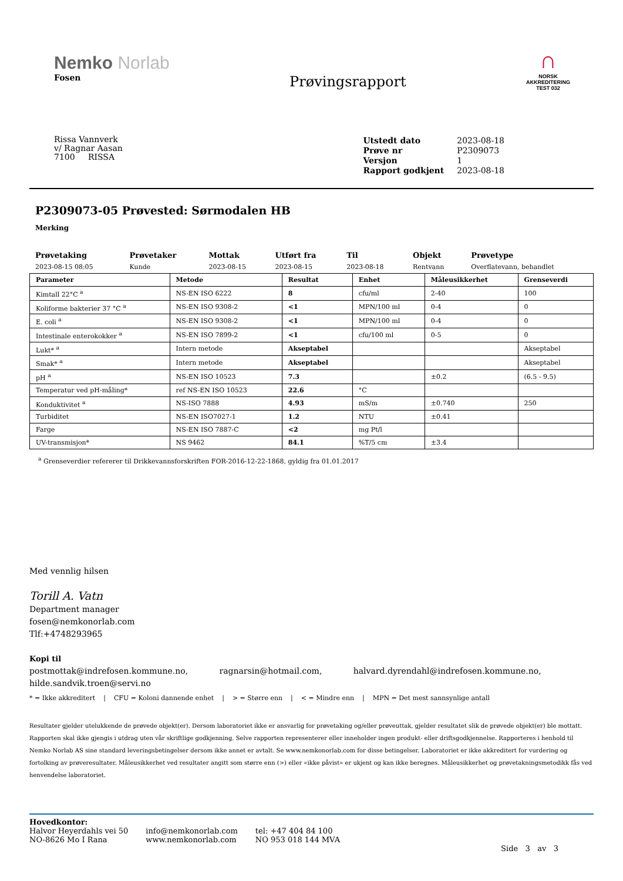Nemko Norlab
Fosen
Prøvingsrapport
∩
NORSK
AKKREDITERING
TEST 032
Rissa Vannverk
v/ Ragnar Aasan
7100 RISSA
| Utstedt dato | 2023-08-18 |
| Prøve nr | P2309073 |
| Versjon | 1 |
| Rapport godkjent | 2023-08-18 |
P2309073-05 Prøvested: Sørmodalen HB
Merking
| Prøvetaking | Prøvetaker | Mottak | Utført fra | Til | Objekt | Prøvetype |
| --- | --- | --- | --- | --- | --- | --- |
| 2023-08-15 08:05 | Kunde | 2023-08-15 | 2023-08-15 | 2023-08-18 | Rentvann | Overflatevann, behandlet |
| Parameter | Metode | Resultat | Enhet | Måleusikkerhet | Grenseverdi |
| --- | --- | --- | --- | --- | --- |
| Kimtall 22°C <sup>a</sup> | NS-EN ISO 6222 | 8 | cfu/ml | 2-40 | 100 |
| Koliforme bakterier 37 °C <sup>a</sup> | NS-EN ISO 9308-2 | <1 | MPN/100 ml | 0-4 | 0 |
| E. coli <sup>a</sup> | NS-EN ISO 9308-2 | <1 | MPN/100 ml | 0-4 | 0 |
| Intestinale enterokokker <sup>a</sup> | NS-EN ISO 7899-2 | <1 | cfu/100 ml | 0-5 | 0 |
| Lukt* <sup>a</sup> | Intern metode | Akseptabel | | | Akseptabel |
| Smak* <sup>a</sup> | Intern metode | Akseptabel | | | Akseptabel |
| pH <sup>a</sup> | NS-EN ISO 10523 | 7.3 | | ±0.2 | (6.5 - 9.5) |
| Temperatur ved pH-måling* | ref NS-EN ISO 10523 | 22.6 | °C | | |
| Konduktivitet <sup>a</sup> | NS-ISO 7888 | 4.93 | mS/m | ±0.740 | 250 |
| Turbiditet | NS-EN ISO7027-1 | 1.2 | NTU | ±0.41 | |
| Farge | NS-EN ISO 7887-C | <2 | mg Pt/l | | |
| UV-transmisjon* | NS 9462 | 84.1 | %T/5 cm | ±3.4 | |
<sup>a</sup> Grenseverdier refererer til Drikkevannsforskriften FOR-2016-12-22-1868, gyldig fra 01.01.2017
Med vennlig hilsen
Torill A. Vatn
Department manager
fosen@nemkonorlab.com
Tlf:+4748293965
Kopi til
postmottak@indrefosen.kommune.no, ragnarsin@hotmail.com, halvard.dyrendahl@indrefosen.kommune.no,
hilde.sandvik.troen@servi.no
* = Ikke akkreditert | CFU = Koloni dannende enhet | > = Større enn | < = Mindre enn | MPN = Det mest sannsynlige antall
Resultater gjelder utelukkende de prøvede objekt(er). Dersom laboratoriet ikke er ansvarlig for prøvetaking og/eller prøveuttak, gjelder resultatet slik de prøvede objekt(er) ble mottatt. Rapporten skal ikke gjengis i utdrag uten vår skriftlige godkjenning. Selve rapporten representerer eller inneholder ingen produkt- eller driftsgodkjennelse. Rapporteres i henhold til Nemko Norlab AS sine standard leveringsbetingelser dersom ikke annet er avtalt. Se www.nemkonorlab.com for disse betingelser. Laboratoriet er ikke akkreditert for vurdering og fortolking av prøveresultater. Måleusikkerhet ved resultater angitt som større enn (>) eller «ikke påvist» er ukjent og kan ikke beregnes. Måleusikkerhet og prøvetakningsmetodikk fås ved henvendelse laboratoriet.
Hovedkontor:
Halvor Heyerdahls vei 50
NO-8626 Mo I Rana
info@nemkonorlab.com
www.nemkonorlab.com
tel: +47 404 84 100
NO 953 018 144 MVA
Side 3 av 3